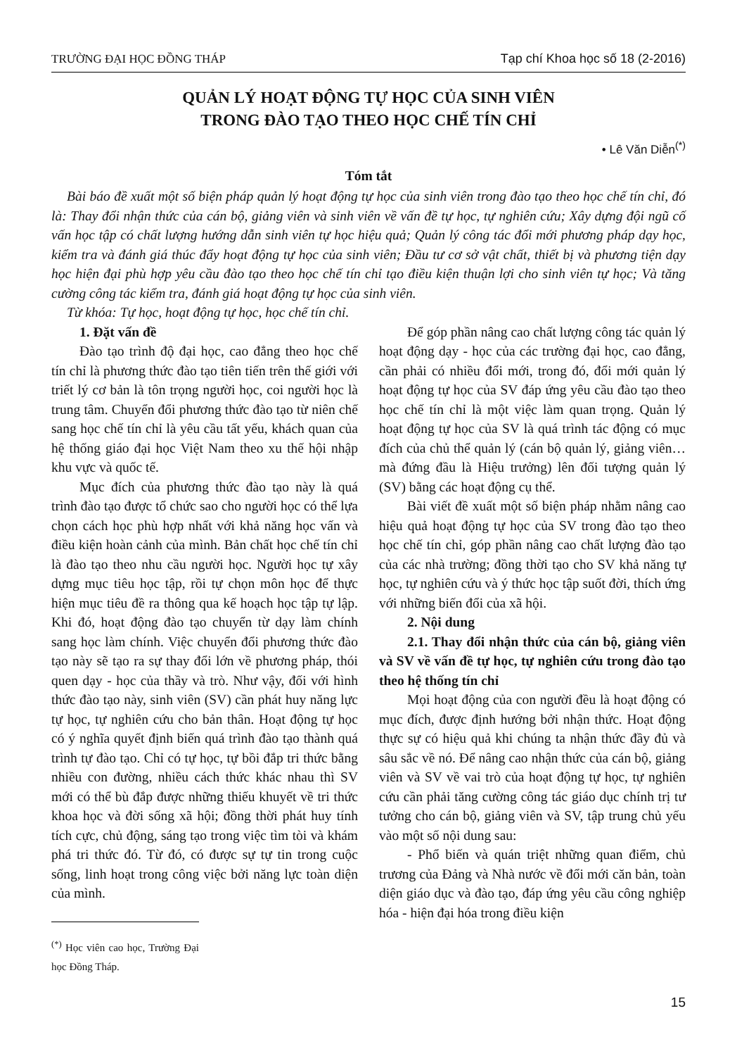TRƯỜNG ĐẠI HỌC ĐỒNG THÁP Tạp chí Khoa học số 18 (2-2016)
QUẢN LÝ HOẠT ĐỘNG TỰ HỌC CỦA SINH VIÊN
TRONG ĐÀO TẠO THEO HỌC CHẾ TÍN CHỈ
• Lê Văn Diễn<sup>(*)</sup>
Tóm tắt
Bài báo đề xuất một số biện pháp quản lý hoạt động tự học của sinh viên trong đào tạo theo học chế tín chỉ, đó là: Thay đổi nhận thức của cán bộ, giảng viên và sinh viên về vấn đề tự học, tự nghiên cứu; Xây dựng đội ngũ cố vấn học tập có chất lượng hướng dẫn sinh viên tự học hiệu quả; Quản lý công tác đổi mới phương pháp dạy học, kiểm tra và đánh giá thúc đẩy hoạt động tự học của sinh viên; Đầu tư cơ sở vật chất, thiết bị và phương tiện dạy học hiện đại phù hợp yêu cầu đào tạo theo học chế tín chỉ tạo điều kiện thuận lợi cho sinh viên tự học; Và tăng cường công tác kiểm tra, đánh giá hoạt động tự học của sinh viên.
Từ khóa: Tự học, hoạt động tự học, học chế tín chỉ.
1. Đặt vấn đề
Đào tạo trình độ đại học, cao đẳng theo học chế tín chỉ là phương thức đào tạo tiên tiến trên thế giới với triết lý cơ bản là tôn trọng người học, coi người học là trung tâm. Chuyển đổi phương thức đào tạo từ niên chế sang học chế tín chỉ là yêu cầu tất yếu, khách quan của hệ thống giáo đại học Việt Nam theo xu thế hội nhập khu vực và quốc tế.
Mục đích của phương thức đào tạo này là quá trình đào tạo được tổ chức sao cho người học có thể lựa chọn cách học phù hợp nhất với khả năng học vấn và điều kiện hoàn cảnh của mình. Bản chất học chế tín chỉ là đào tạo theo nhu cầu người học. Người học tự xây dựng mục tiêu học tập, rồi tự chọn môn học để thực hiện mục tiêu đề ra thông qua kế hoạch học tập tự lập. Khi đó, hoạt động đào tạo chuyển từ dạy làm chính sang học làm chính. Việc chuyển đổi phương thức đào tạo này sẽ tạo ra sự thay đổi lớn về phương pháp, thói quen dạy - học của thầy và trò. Như vậy, đối với hình thức đào tạo này, sinh viên (SV) cần phát huy năng lực tự học, tự nghiên cứu cho bản thân. Hoạt động tự học có ý nghĩa quyết định biến quá trình đào tạo thành quá trình tự đào tạo. Chỉ có tự học, tự bồi đắp tri thức bằng nhiều con đường, nhiều cách thức khác nhau thì SV mới có thể bù đắp được những thiếu khuyết về tri thức khoa học và đời sống xã hội; đồng thời phát huy tính tích cực, chủ động, sáng tạo trong việc tìm tòi và khám phá tri thức đó. Từ đó, có được sự tự tin trong cuộc sống, linh hoạt trong công việc bởi năng lực toàn diện của mình.
<sup>(*)</sup> Học viên cao học, Trường Đại học Đồng Tháp.
Để góp phần nâng cao chất lượng công tác quản lý hoạt động dạy - học của các trường đại học, cao đẳng, cần phải có nhiều đổi mới, trong đó, đổi mới quản lý hoạt động tự học của SV đáp ứng yêu cầu đào tạo theo học chế tín chỉ là một việc làm quan trọng. Quản lý hoạt động tự học của SV là quá trình tác động có mục đích của chủ thể quản lý (cán bộ quản lý, giảng viên… mà đứng đầu là Hiệu trưởng) lên đối tượng quản lý (SV) bằng các hoạt động cụ thể.
Bài viết đề xuất một số biện pháp nhằm nâng cao hiệu quả hoạt động tự học của SV trong đào tạo theo học chế tín chỉ, góp phần nâng cao chất lượng đào tạo của các nhà trường; đồng thời tạo cho SV khả năng tự học, tự nghiên cứu và ý thức học tập suốt đời, thích ứng với những biến đổi của xã hội.
2. Nội dung
2.1. Thay đổi nhận thức của cán bộ, giảng viên và SV về vấn đề tự học, tự nghiên cứu trong đào tạo theo hệ thống tín chỉ
Mọi hoạt động của con người đều là hoạt động có mục đích, được định hướng bởi nhận thức. Hoạt động thực sự có hiệu quả khi chúng ta nhận thức đầy đủ và sâu sắc về nó. Để nâng cao nhận thức của cán bộ, giảng viên và SV về vai trò của hoạt động tự học, tự nghiên cứu cần phải tăng cường công tác giáo dục chính trị tư tưởng cho cán bộ, giảng viên và SV, tập trung chủ yếu vào một số nội dung sau:
- Phổ biến và quán triệt những quan điểm, chủ trương của Đảng và Nhà nước về đổi mới căn bản, toàn diện giáo dục và đào tạo, đáp ứng yêu cầu công nghiệp hóa - hiện đại hóa trong điều kiện
15